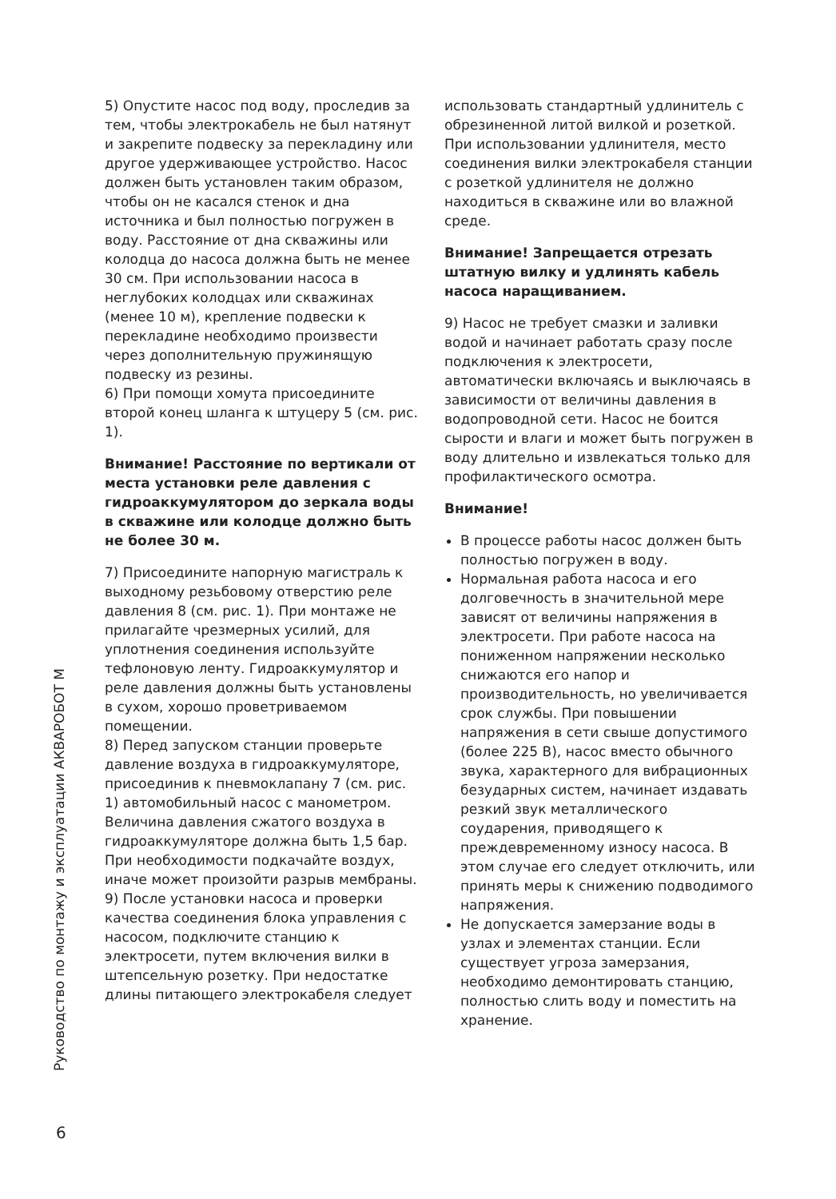5) Опустите насос под воду, проследив за тем, чтобы электрокабель не был натянут и закрепите подвеску за перекладину или другое удерживающее устройство. Насос должен быть установлен таким образом, чтобы он не касался стенок и дна источника и был полностью погружен в воду. Расстояние от дна скважины или колодца до насоса должна быть не менее 30 см. При использовании насоса в неглубоких колодцах или скважинах (менее 10 м), крепление подвески к перекладине необходимо произвести через дополнительную пружинящую подвеску из резины.
6) При помощи хомута присоедините второй конец шланга к штуцеру 5 (см. рис. 1).
Внимание! Расстояние по вертикали от места установки реле давления с гидроаккумулятором до зеркала воды в скважине или колодце должно быть не более 30 м.
7) Присоедините напорную магистраль к выходному резьбовому отверстию реле давления 8 (см. рис. 1). При монтаже не прилагайте чрезмерных усилий, для уплотнения соединения используйте тефлоновую ленту. Гидроаккумулятор и реле давления должны быть установлены в сухом, хорошо проветриваемом помещении.
8) Перед запуском станции проверьте давление воздуха в гидроаккумуляторе, присоединив к пневмоклапану 7 (см. рис. 1) автомобильный насос с манометром. Величина давления сжатого воздуха в гидроаккумуляторе должна быть 1,5 бар. При необходимости подкачайте воздух, иначе может произойти разрыв мембраны.
9) После установки насоса и проверки качества соединения блока управления с насосом, подключите станцию к электросети, путем включения вилки в штепсельную розетку. При недостатке длины питающего электрокабеля следует
использовать стандартный удлинитель с обрезиненной литой вилкой и розеткой. При использовании удлинителя, место соединения вилки электрокабеля станции с розеткой удлинителя не должно находиться в скважине или во влажной среде.
Внимание! Запрещается отрезать штатную вилку и удлинять кабель насоса наращиванием.
9) Насос не требует смазки и заливки водой и начинает работать сразу после подключения к электросети, автоматически включаясь и выключаясь в зависимости от величины давления в водопроводной сети. Насос не боится сырости и влаги и может быть погружен в воду длительно и извлекаться только для профилактического осмотра.
Внимание!
В процессе работы насос должен быть полностью погружен в воду.
Нормальная работа насоса и его долговечность в значительной мере зависят от величины напряжения в электросети. При работе насоса на пониженном напряжении несколько снижаются его напор и производительность, но увеличивается срок службы. При повышении напряжения в сети свыше допустимого (более 225 В), насос вместо обычного звука, характерного для вибрационных безударных систем, начинает издавать резкий звук металлического соударения, приводящего к преждевременному износу насоса. В этом случае его следует отключить, или принять меры к снижению подводимого напряжения.
Не допускается замерзание воды в узлах и элементах станции. Если существует угроза замерзания, необходимо демонтировать станцию, полностью слить воду и поместить на хранение.
Руководство по монтажу и эксплуатации АКВАРОБОТ М
6